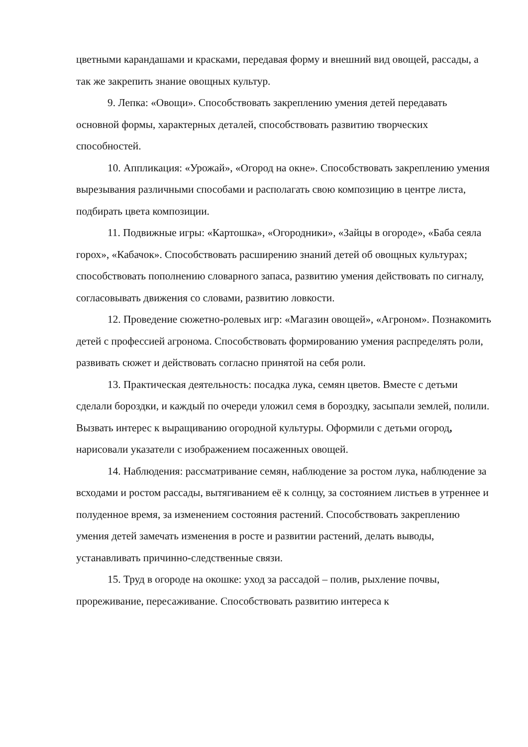цветными карандашами и красками, передавая форму и внешний вид овощей, рассады, а так же закрепить знание овощных культур.
9. Лепка: «Овощи». Способствовать закреплению умения детей передавать основной формы, характерных деталей, способствовать развитию творческих способностей.
10. Аппликация: «Урожай», «Огород на окне». Способствовать закреплению умения вырезывания различными способами и располагать свою композицию в центре листа, подбирать цвета композиции.
11. Подвижные игры: «Картошка», «Огородники», «Зайцы в огороде», «Баба сеяла горох», «Кабачок». Способствовать расширению знаний детей об овощных культурах; способствовать пополнению словарного запаса, развитию умения действовать по сигналу, согласовывать движения со словами, развитию ловкости.
12. Проведение сюжетно-ролевых игр: «Магазин овощей», «Агроном». Познакомить детей с профессией агронома. Способствовать формированию умения распределять роли, развивать сюжет и действовать согласно принятой на себя роли.
13. Практическая деятельность: посадка лука, семян цветов. Вместе с детьми сделали бороздки, и каждый по очереди уложил семя в бороздку, засыпали землей, полили. Вызвать интерес к выращиванию огородной культуры. Оформили с детьми огород, нарисовали указатели с изображением посаженных овощей.
14. Наблюдения: рассматривание семян, наблюдение за ростом лука, наблюдение за всходами и ростом рассады, вытягиванием её к солнцу, за состоянием листьев в утреннее и полуденное время, за изменением состояния растений. Способствовать закреплению умения детей замечать изменения в росте и развитии растений, делать выводы, устанавливать причинно-следственные связи.
15. Труд в огороде на окошке: уход за рассадой – полив, рыхление почвы, прореживание, пересаживание. Способствовать развитию интереса к